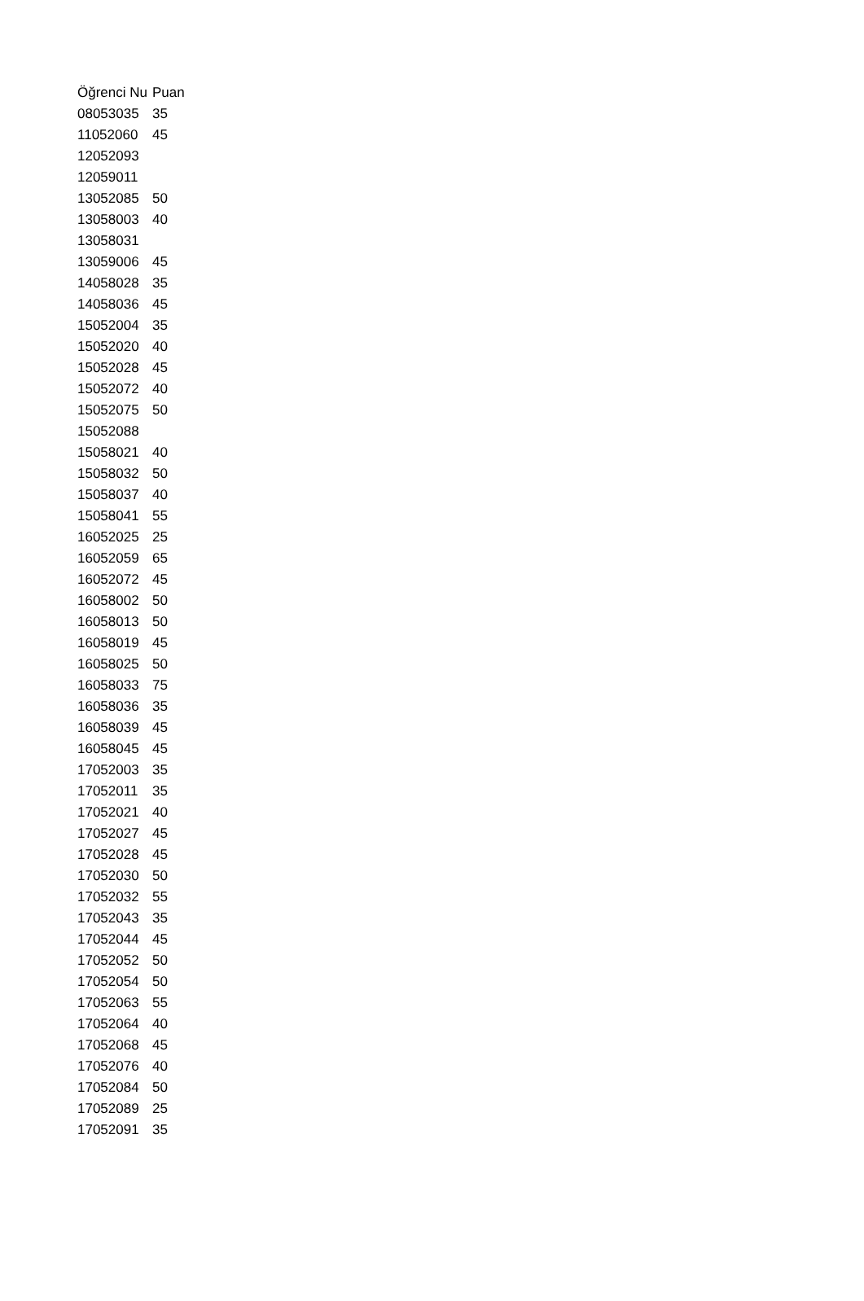| Öğrenci Nu | Puan |
| 08053035 | 35 |
| 11052060 | 45 |
| 12052093 | |
| 12059011 | |
| 13052085 | 50 |
| 13058003 | 40 |
| 13058031 | |
| 13059006 | 45 |
| 14058028 | 35 |
| 14058036 | 45 |
| 15052004 | 35 |
| 15052020 | 40 |
| 15052028 | 45 |
| 15052072 | 40 |
| 15052075 | 50 |
| 15052088 | |
| 15058021 | 40 |
| 15058032 | 50 |
| 15058037 | 40 |
| 15058041 | 55 |
| 16052025 | 25 |
| 16052059 | 65 |
| 16052072 | 45 |
| 16058002 | 50 |
| 16058013 | 50 |
| 16058019 | 45 |
| 16058025 | 50 |
| 16058033 | 75 |
| 16058036 | 35 |
| 16058039 | 45 |
| 16058045 | 45 |
| 17052003 | 35 |
| 17052011 | 35 |
| 17052021 | 40 |
| 17052027 | 45 |
| 17052028 | 45 |
| 17052030 | 50 |
| 17052032 | 55 |
| 17052043 | 35 |
| 17052044 | 45 |
| 17052052 | 50 |
| 17052054 | 50 |
| 17052063 | 55 |
| 17052064 | 40 |
| 17052068 | 45 |
| 17052076 | 40 |
| 17052084 | 50 |
| 17052089 | 25 |
| 17052091 | 35 |